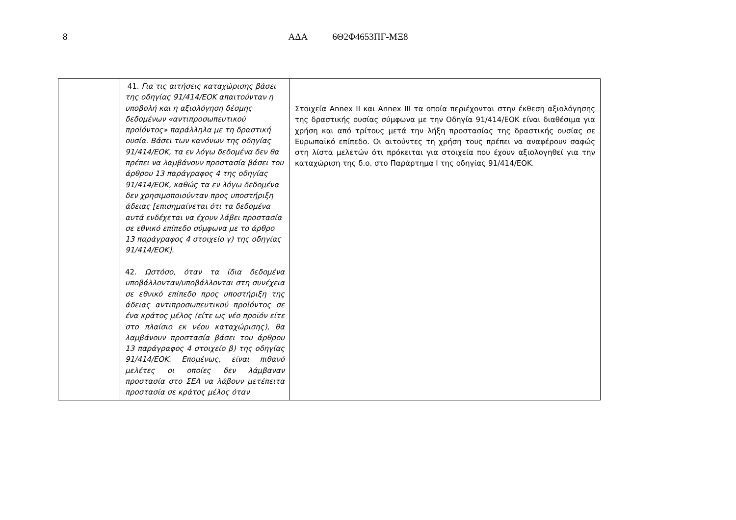8 ΑΔΑ 6Θ2Φ4653ΠΓ-ΜΞ8
| | 41. Για τις αιτήσεις καταχώρισης βάσει της οδηγίας 91/414/ΕΟΚ απαιτούνταν η υποβολή και η αξιολόγηση δέσμης δεδομένων «αντιπροσωπευτικού προϊόντος» παράλληλα με τη δραστική ουσία. Βάσει των κανόνων της οδηγίας 91/414/ΕΟΚ, τα εν λόγω δεδομένα δεν θα πρέπει να λαμβάνουν προστασία βάσει του άρθρου 13 παράγραφος 4 της οδηγίας 91/414/ΕΟΚ, καθώς τα εν λόγω δεδομένα δεν χρησιμοποιούνταν προς υποστήριξη άδειας [επισημαίνεται ότι τα δεδομένα αυτά ενδέχεται να έχουν λάβει προστασία σε εθνικό επίπεδο σύμφωνα με το άρθρο 13 παράγραφος 4 στοιχείο γ) της οδηγίας 91/414/ΕΟΚ]. 42. Ωστόσο, όταν τα ίδια δεδομένα υποβάλλονταν/υποβάλλονται στη συνέχεια σε εθνικό επίπεδο προς υποστήριξη της άδειας αντιπροσωπευτικού προϊόντος σε ένα κράτος μέλος (είτε ως νέο προϊόν είτε στο πλαίσιο εκ νέου καταχώρισης), θα λαμβάνουν προστασία βάσει του άρθρου 13 παράγραφος 4 στοιχείο β) της οδηγίας 91/414/ΕΟΚ. Επομένως, είναι πιθανό μελέτες οι οποίες δεν λάμβαναν προστασία στο ΣΕΑ να λάβουν μετέπειτα προστασία σε κράτος μέλος όταν | Στοιχεία Annex II και Annex III τα οποία περιέχονται στην έκθεση αξιολόγησης της δραστικής ουσίας σύμφωνα με την Οδηγία 91/414/ΕΟΚ είναι διαθέσιμα για χρήση και από τρίτους μετά την λήξη προστασίας της δραστικής ουσίας σε Ευρωπαϊκό επίπεδο. Οι αιτούντες τη χρήση τους πρέπει να αναφέρουν σαφώς στη λίστα μελετών ότι πρόκειται για στοιχεία που έχουν αξιολογηθεί για την καταχώριση της δ.ο. στο Παράρτημα Ι της οδηγίας 91/414/ΕΟΚ. |